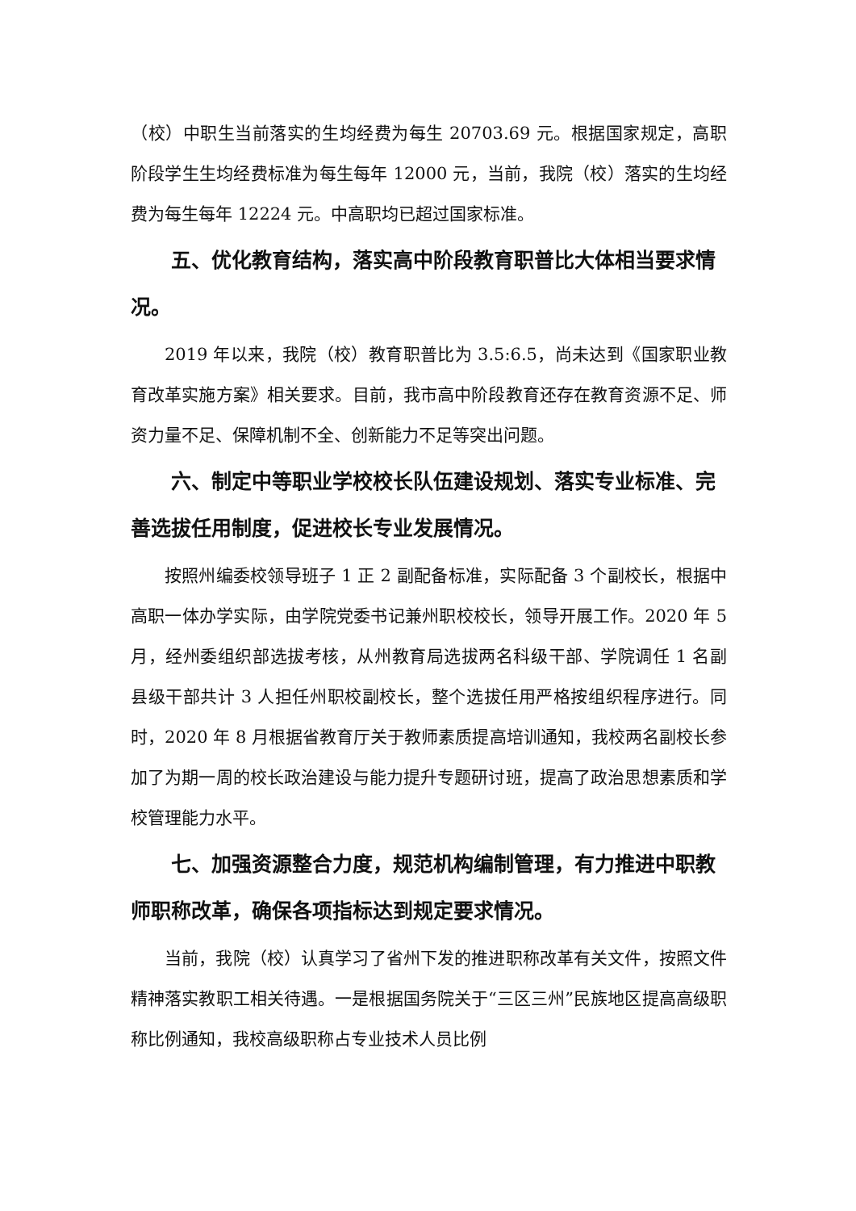（校）中职生当前落实的生均经费为每生 20703.69 元。根据国家规定，高职阶段学生生均经费标准为每生每年 12000 元，当前，我院（校）落实的生均经费为每生每年 12224 元。中高职均已超过国家标准。
五、优化教育结构，落实高中阶段教育职普比大体相当要求情况。
2019 年以来，我院（校）教育职普比为 3.5:6.5，尚未达到《国家职业教育改革实施方案》相关要求。目前，我市高中阶段教育还存在教育资源不足、师资力量不足、保障机制不全、创新能力不足等突出问题。
六、制定中等职业学校校长队伍建设规划、落实专业标准、完善选拔任用制度，促进校长专业发展情况。
按照州编委校领导班子 1 正 2 副配备标准，实际配备 3 个副校长，根据中高职一体办学实际，由学院党委书记兼州职校校长，领导开展工作。2020 年 5 月，经州委组织部选拔考核，从州教育局选拔两名科级干部、学院调任 1 名副县级干部共计 3 人担任州职校副校长，整个选拔任用严格按组织程序进行。同时，2020 年 8 月根据省教育厅关于教师素质提高培训通知，我校两名副校长参加了为期一周的校长政治建设与能力提升专题研讨班，提高了政治思想素质和学校管理能力水平。
七、加强资源整合力度，规范机构编制管理，有力推进中职教师职称改革，确保各项指标达到规定要求情况。
当前，我院（校）认真学习了省州下发的推进职称改革有关文件，按照文件精神落实教职工相关待遇。一是根据国务院关于“三区三州”民族地区提高高级职称比例通知，我校高级职称占专业技术人员比例